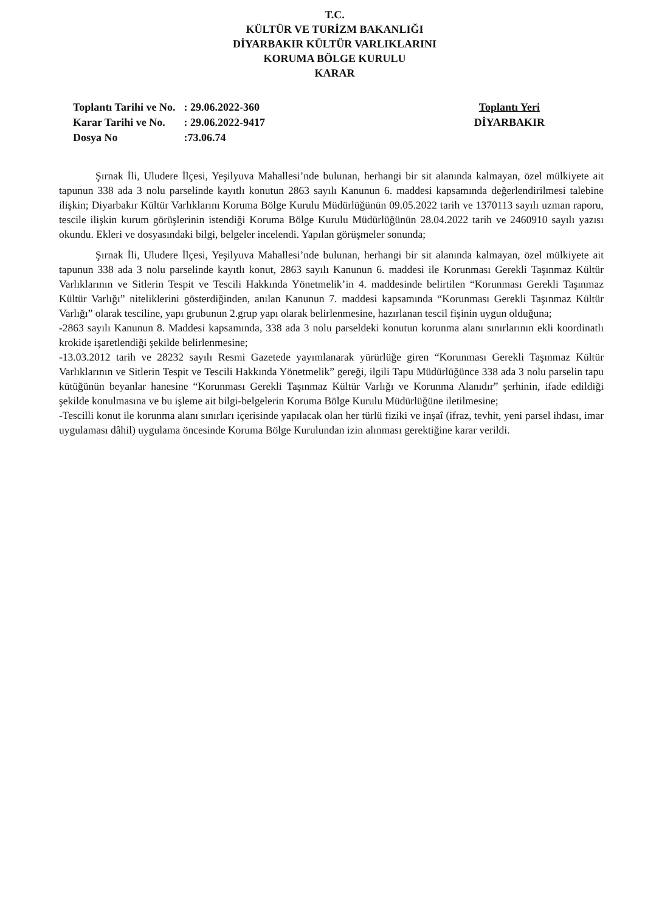T.C.
KÜLTÜR VE TURİZM BAKANLIĞI
DİYARBAKIR KÜLTÜR VARLIKLARINI
KORUMA BÖLGE KURULU
KARAR
| Toplantı Tarihi ve No. | : 29.06.2022-360 |
| Karar Tarihi ve No. | : 29.06.2022-9417 |
| Dosya No | :73.06.74 |
Toplantı Yeri
DİYARBAKIR
Şırnak İli, Uludere İlçesi, Yeşilyuva Mahallesi’nde bulunan, herhangi bir sit alanında kalmayan, özel mülkiyete ait tapunun 338 ada 3 nolu parselinde kayıtlı konutun 2863 sayılı Kanunun 6. maddesi kapsamında değerlendirilmesi talebine ilişkin; Diyarbakır Kültür Varlıklarını Koruma Bölge Kurulu Müdürlüğünün 09.05.2022 tarih ve 1370113 sayılı uzman raporu, tescile ilişkin kurum görüşlerinin istendiği Koruma Bölge Kurulu Müdürlüğünün 28.04.2022 tarih ve 2460910 sayılı yazısı okundu. Ekleri ve dosyasındaki bilgi, belgeler incelendi. Yapılan görüşmeler sonunda;
Şırnak İli, Uludere İlçesi, Yeşilyuva Mahallesi’nde bulunan, herhangi bir sit alanında kalmayan, özel mülkiyete ait tapunun 338 ada 3 nolu parselinde kayıtlı konut, 2863 sayılı Kanunun 6. maddesi ile Korunması Gerekli Taşınmaz Kültür Varlıklarının ve Sitlerin Tespit ve Tescili Hakkında Yönetmelik’in 4. maddesinde belirtilen “Korunması Gerekli Taşınmaz Kültür Varlığı” niteliklerini gösterdiğinden, anılan Kanunun 7. maddesi kapsamında “Korunması Gerekli Taşınmaz Kültür Varlığı” olarak tesciline, yapı grubunun 2.grup yapı olarak belirlenmesine, hazırlanan tescil fişinin uygun olduğuna;
-2863 sayılı Kanunun 8. Maddesi kapsamında, 338 ada 3 nolu parseldeki konutun korunma alanı sınırlarının ekli koordinatlı krokide işaretlendiği şekilde belirlenmesine;
-13.03.2012 tarih ve 28232 sayılı Resmi Gazetede yayımlanarak yürürlüğe giren “Korunması Gerekli Taşınmaz Kültür Varlıklarının ve Sitlerin Tespit ve Tescili Hakkında Yönetmelik” gereği, ilgili Tapu Müdürlüğünce 338 ada 3 nolu parselin tapu kütüğünün beyanlar hanesine “Korunması Gerekli Taşınmaz Kültür Varlığı ve Korunma Alanıdır” şerhinin, ifade edildiği şekilde konulmasına ve bu işleme ait bilgi-belgelerin Koruma Bölge Kurulu Müdürlüğüne iletilmesine;
-Tescilli konut ile korunma alanı sınırları içerisinde yapılacak olan her türlü fiziki ve inşaî (ifraz, tevhit, yeni parsel ihdası, imar uygulaması dâhil) uygulama öncesinde Koruma Bölge Kurulundan izin alınması gerektiğine karar verildi.